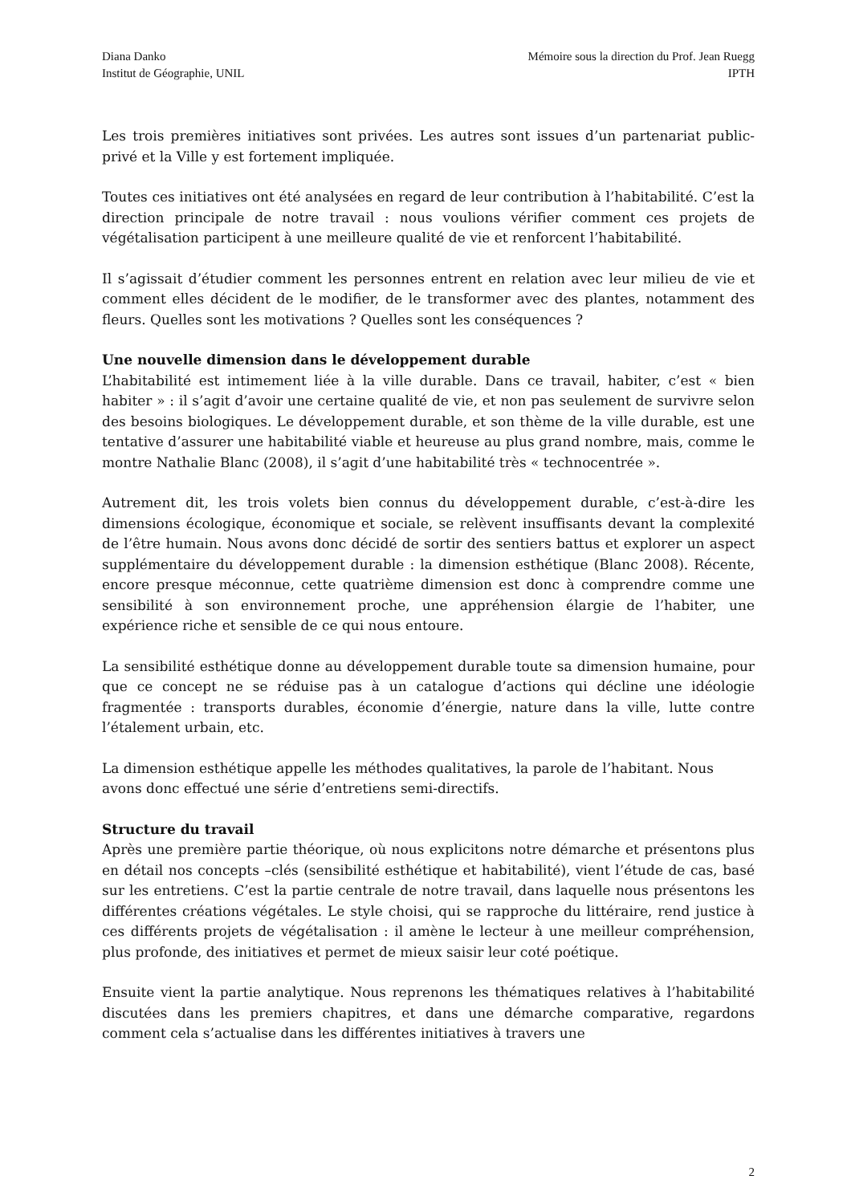Diana Danko
Institut de Géographie, UNIL
Mémoire sous la direction du Prof. Jean Ruegg
IPTH
Les trois premières initiatives sont privées. Les autres sont issues d’un partenariat public-privé et la Ville y est fortement impliquée.
Toutes ces initiatives ont été analysées en regard de leur contribution à l’habitabilité. C’est la direction principale de notre travail : nous voulions vérifier comment ces projets de végétalisation participent à une meilleure qualité de vie et renforcent l’habitabilité.
Il s’agissait d’étudier comment les personnes entrent en relation avec leur milieu de vie et comment elles décident de le modifier, de le transformer avec des plantes, notamment des fleurs. Quelles sont les motivations ? Quelles sont les conséquences ?
Une nouvelle dimension dans le développement durable
L’habitabilité est intimement liée à la ville durable. Dans ce travail, habiter, c’est « bien habiter » : il s’agit d’avoir une certaine qualité de vie, et non pas seulement de survivre selon des besoins biologiques. Le développement durable, et son thème de la ville durable, est une tentative d’assurer une habitabilité viable et heureuse au plus grand nombre, mais, comme le montre Nathalie Blanc (2008), il s’agit d’une habitabilité très « technocentrée ».
Autrement dit, les trois volets bien connus du développement durable, c’est-à-dire les dimensions écologique, économique et sociale, se relèvent insuffisants devant la complexité de l’être humain. Nous avons donc décidé de sortir des sentiers battus et explorer un aspect supplémentaire du développement durable : la dimension esthétique (Blanc 2008). Récente, encore presque méconnue, cette quatrième dimension est donc à comprendre comme une sensibilité à son environnement proche, une appréhension élargie de l’habiter, une expérience riche et sensible de ce qui nous entoure.
La sensibilité esthétique donne au développement durable toute sa dimension humaine, pour que ce concept ne se réduise pas à un catalogue d’actions qui décline une idéologie fragmentée : transports durables, économie d’énergie, nature dans la ville, lutte contre l’étalement urbain, etc.
La dimension esthétique appelle les méthodes qualitatives, la parole de l’habitant. Nous avons donc effectué une série d’entretiens semi-directifs.
Structure du travail
Après une première partie théorique, où nous explicitons notre démarche et présentons plus en détail nos concepts –clés (sensibilité esthétique et habitabilité), vient l’étude de cas, basé sur les entretiens. C’est la partie centrale de notre travail, dans laquelle nous présentons les différentes créations végétales. Le style choisi, qui se rapproche du littéraire, rend justice à ces différents projets de végétalisation : il amène le lecteur à une meilleur compréhension, plus profonde, des initiatives et permet de mieux saisir leur coté poétique.
Ensuite vient la partie analytique. Nous reprenons les thématiques relatives à l’habitabilité discutées dans les premiers chapitres, et dans une démarche comparative, regardons comment cela s’actualise dans les différentes initiatives à travers une
2